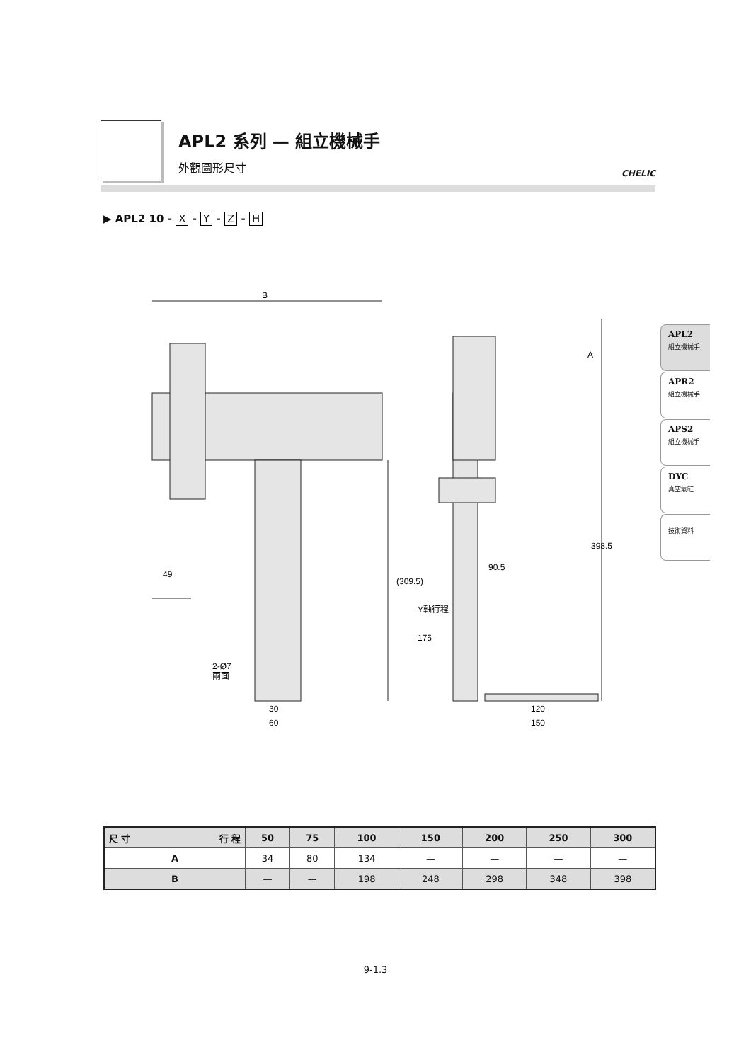APL2 系列 — 組立機械手
外觀圖形尺寸
CHELIC
▶ APL2 10 - X - Y - Z - H
B
49
(309.5)
A
398.5
90.5
Y軸行程
175
2-Ø7
兩面
30
60
120
150
APL2
組立機械手
APR2
組立機械手
APS2
組立機械手
DYC
真空氣缸
技術資料
| 尺 寸 行 程 | 50 | 75 | 100 | 150 | 200 | 250 | 300 |
| --- | --- | --- | --- | --- | --- | --- | --- |
| A | 34 | 80 | 134 | — | — | — | — |
| B | — | — | 198 | 248 | 298 | 348 | 398 |
9-1.3